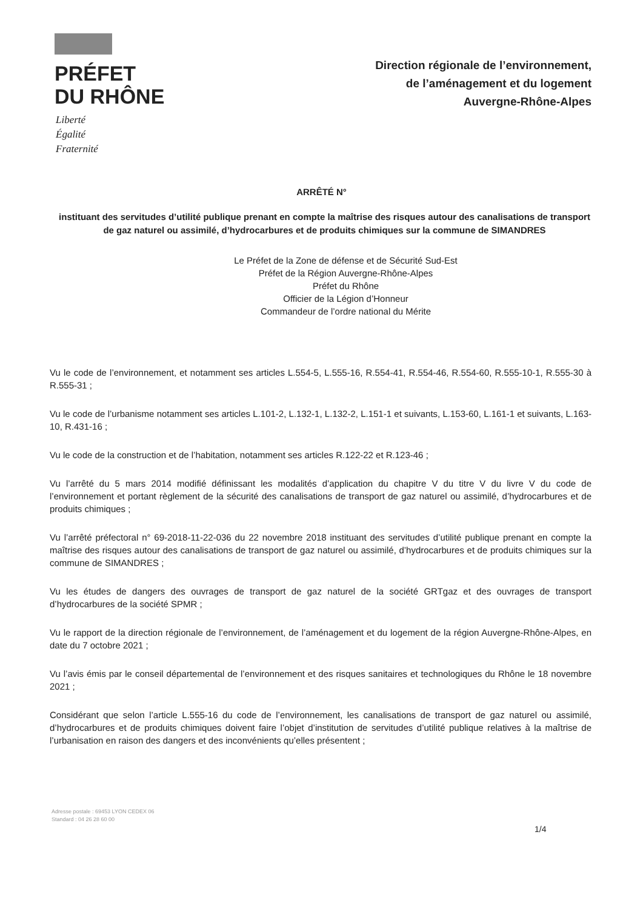PRÉFET
DU RHÔNE
Liberté
Égalité
Fraternité
Direction régionale de l’environnement,
de l’aménagement et du logement
Auvergne-Rhône-Alpes
ARRÊTÉ N°
instituant des servitudes d’utilité publique prenant en compte la maîtrise des risques autour des canalisations de transport de gaz naturel ou assimilé, d’hydrocarbures et de produits chimiques sur la commune de SIMANDRES
Le Préfet de la Zone de défense et de Sécurité Sud-Est
Préfet de la Région Auvergne-Rhône-Alpes
Préfet du Rhône
Officier de la Légion d’Honneur
Commandeur de l’ordre national du Mérite
Vu le code de l’environnement, et notamment ses articles L.554-5, L.555-16, R.554-41, R.554-46, R.554-60, R.555-10-1, R.555-30 à R.555-31 ;
Vu le code de l’urbanisme notamment ses articles L.101-2, L.132-1, L.132-2, L.151-1 et suivants, L.153-60, L.161-1 et suivants, L.163-10, R.431-16 ;
Vu le code de la construction et de l’habitation, notamment ses articles R.122-22 et R.123-46 ;
Vu l’arrêté du 5 mars 2014 modifié définissant les modalités d’application du chapitre V du titre V du livre V du code de l’environnement et portant règlement de la sécurité des canalisations de transport de gaz naturel ou assimilé, d’hydrocarbures et de produits chimiques ;
Vu l’arrêté préfectoral n° 69-2018-11-22-036 du 22 novembre 2018 instituant des servitudes d’utilité publique prenant en compte la maîtrise des risques autour des canalisations de transport de gaz naturel ou assimilé, d’hydrocarbures et de produits chimiques sur la commune de SIMANDRES ;
Vu les études de dangers des ouvrages de transport de gaz naturel de la société GRTgaz et des ouvrages de transport d’hydrocarbures de la société SPMR ;
Vu le rapport de la direction régionale de l’environnement, de l’aménagement et du logement de la région Auvergne-Rhône-Alpes, en date du 7 octobre 2021 ;
Vu l’avis émis par le conseil départemental de l’environnement et des risques sanitaires et technologiques du Rhône le 18 novembre 2021 ;
Considérant que selon l’article L.555-16 du code de l’environnement, les canalisations de transport de gaz naturel ou assimilé, d’hydrocarbures et de produits chimiques doivent faire l’objet d’institution de servitudes d’utilité publique relatives à la maîtrise de l’urbanisation en raison des dangers et des inconvénients qu’elles présentent ;
Adresse postale : 69453 LYON CEDEX 06
Standard : 04 26 28 60 00
1/4